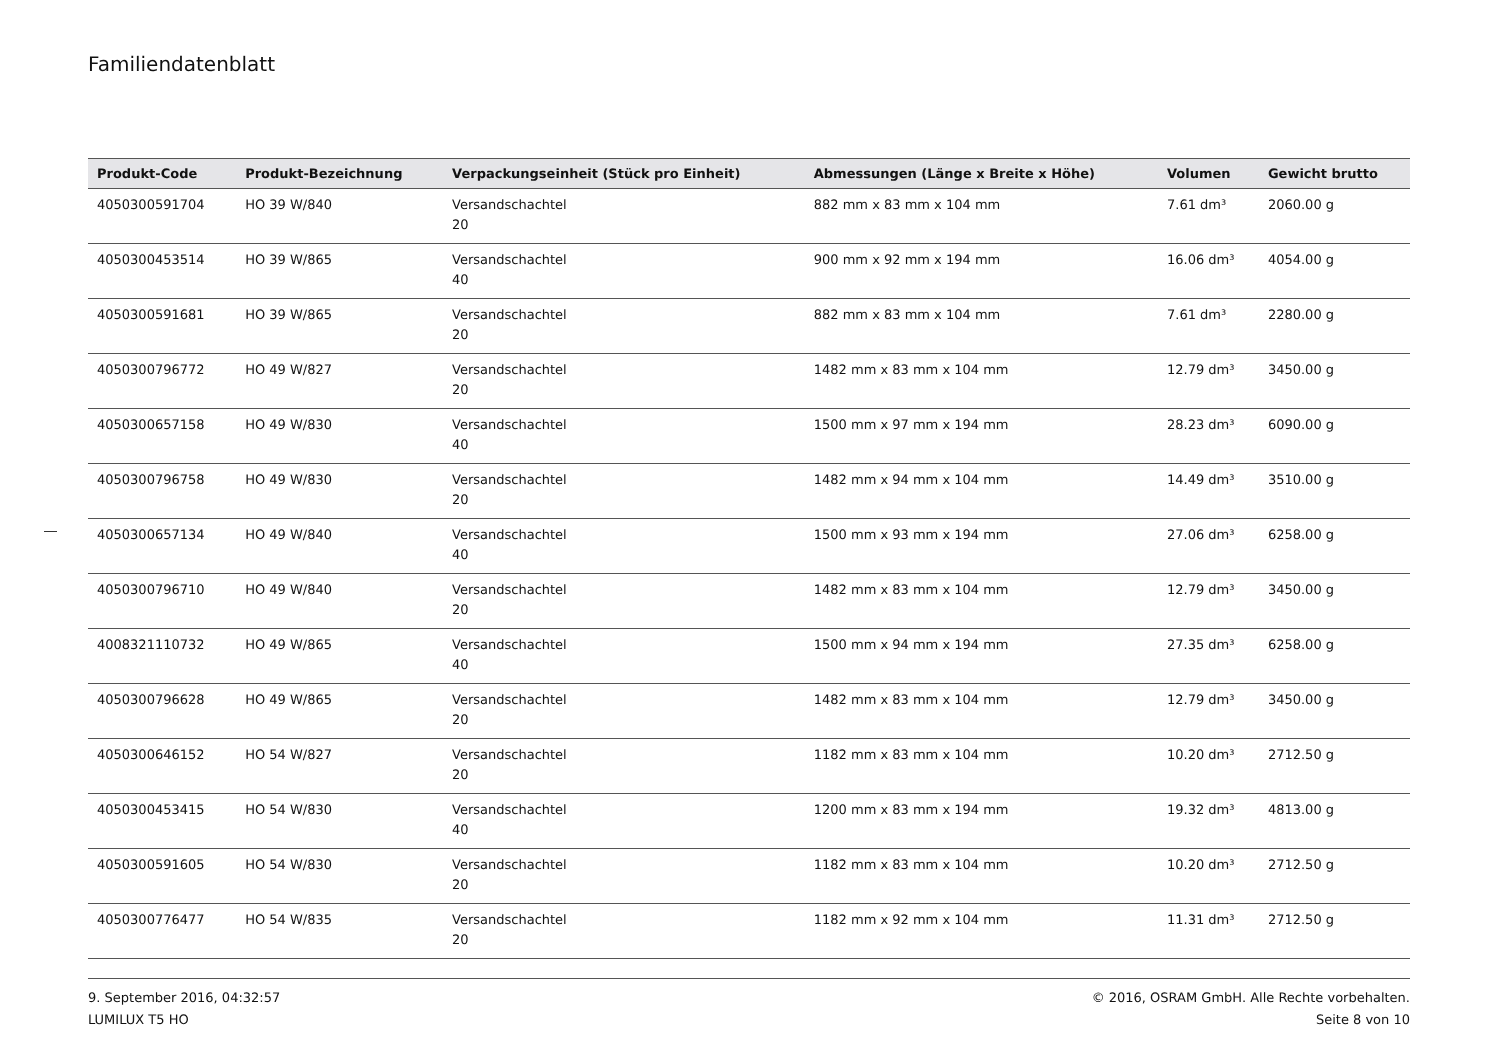Familiendatenblatt
| Produkt-Code | Produkt-Bezeichnung | Verpackungseinheit (Stück pro Einheit) | Abmessungen (Länge x Breite x Höhe) | Volumen | Gewicht brutto |
| --- | --- | --- | --- | --- | --- |
| 4050300591704 | HO 39 W/840 | Versandschachtel 20 | 882 mm x 83 mm x 104 mm | 7.61 dm³ | 2060.00 g |
| 4050300453514 | HO 39 W/865 | Versandschachtel 40 | 900 mm x 92 mm x 194 mm | 16.06 dm³ | 4054.00 g |
| 4050300591681 | HO 39 W/865 | Versandschachtel 20 | 882 mm x 83 mm x 104 mm | 7.61 dm³ | 2280.00 g |
| 4050300796772 | HO 49 W/827 | Versandschachtel 20 | 1482 mm x 83 mm x 104 mm | 12.79 dm³ | 3450.00 g |
| 4050300657158 | HO 49 W/830 | Versandschachtel 40 | 1500 mm x 97 mm x 194 mm | 28.23 dm³ | 6090.00 g |
| 4050300796758 | HO 49 W/830 | Versandschachtel 20 | 1482 mm x 94 mm x 104 mm | 14.49 dm³ | 3510.00 g |
| 4050300657134 | HO 49 W/840 | Versandschachtel 40 | 1500 mm x 93 mm x 194 mm | 27.06 dm³ | 6258.00 g |
| 4050300796710 | HO 49 W/840 | Versandschachtel 20 | 1482 mm x 83 mm x 104 mm | 12.79 dm³ | 3450.00 g |
| 4008321110732 | HO 49 W/865 | Versandschachtel 40 | 1500 mm x 94 mm x 194 mm | 27.35 dm³ | 6258.00 g |
| 4050300796628 | HO 49 W/865 | Versandschachtel 20 | 1482 mm x 83 mm x 104 mm | 12.79 dm³ | 3450.00 g |
| 4050300646152 | HO 54 W/827 | Versandschachtel 20 | 1182 mm x 83 mm x 104 mm | 10.20 dm³ | 2712.50 g |
| 4050300453415 | HO 54 W/830 | Versandschachtel 40 | 1200 mm x 83 mm x 194 mm | 19.32 dm³ | 4813.00 g |
| 4050300591605 | HO 54 W/830 | Versandschachtel 20 | 1182 mm x 83 mm x 104 mm | 10.20 dm³ | 2712.50 g |
| 4050300776477 | HO 54 W/835 | Versandschachtel 20 | 1182 mm x 92 mm x 104 mm | 11.31 dm³ | 2712.50 g |
9. September 2016, 04:32:57
LUMILUX T5 HO
© 2016, OSRAM GmbH. Alle Rechte vorbehalten.
Seite 8 von 10